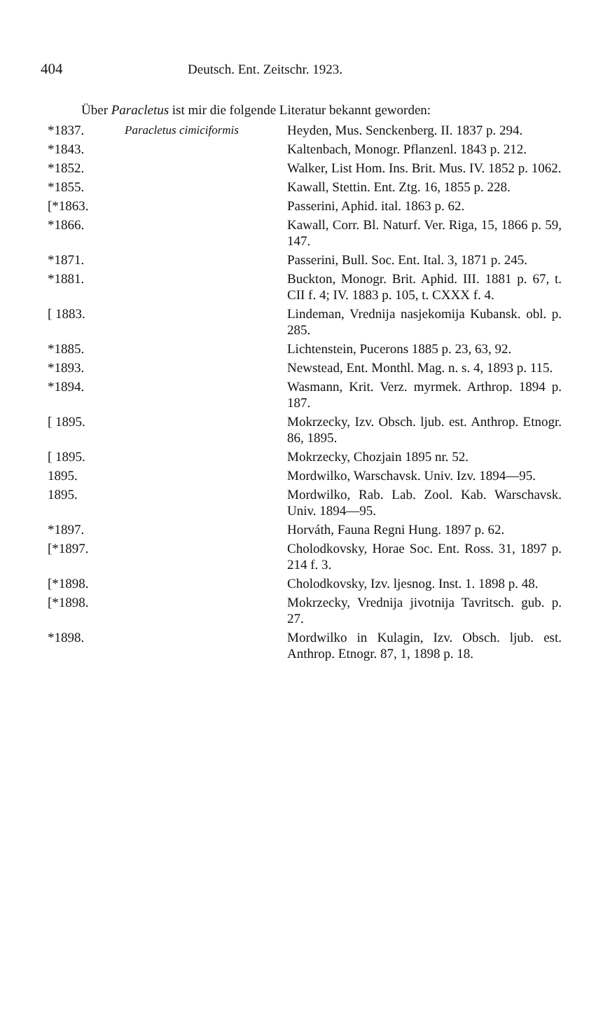404 Deutsch. Ent. Zeitschr. 1923.
Über Paracletus ist mir die folgende Literatur bekannt geworden:
| *1837. | Paracletus cimiciformis | Heyden, Mus. Senckenberg. II. 1837 p. 294. |
| *1843. | | Kaltenbach, Monogr. Pflanzenl. 1843 p. 212. |
| *1852. | | Walker, List Hom. Ins. Brit. Mus. IV. 1852 p. 1062. |
| *1855. | | Kawall, Stettin. Ent. Ztg. 16, 1855 p. 228. |
| [*1863. | | Passerini, Aphid. ital. 1863 p. 62. |
| *1866. | | Kawall, Corr. Bl. Naturf. Ver. Riga, 15, 1866 p. 59, 147. |
| *1871. | | Passerini, Bull. Soc. Ent. Ital. 3, 1871 p. 245. |
| *1881. | | Buckton, Monogr. Brit. Aphid. III. 1881 p. 67, t. CII f. 4; IV. 1883 p. 105, t. CXXX f. 4. |
| [ 1883. | | Lindeman, Vrednija nasjekomija Kubansk. obl. p. 285. |
| *1885. | | Lichtenstein, Pucerons 1885 p. 23, 63, 92. |
| *1893. | | Newstead, Ent. Monthl. Mag. n. s. 4, 1893 p. 115. |
| *1894. | | Wasmann, Krit. Verz. myrmek. Arthrop. 1894 p. 187. |
| [ 1895. | | Mokrzecky, Izv. Obsch. ljub. est. Anthrop. Etnogr. 86, 1895. |
| [ 1895. | | Mokrzecky, Chozjain 1895 nr. 52. |
| 1895. | | Mordwilko, Warschavsk. Univ. Izv. 1894—95. |
| 1895. | | Mordwilko, Rab. Lab. Zool. Kab. Warschavsk. Univ. 1894—95. |
| *1897. | | Horváth, Fauna Regni Hung. 1897 p. 62. |
| [*1897. | | Cholodkovsky, Horae Soc. Ent. Ross. 31, 1897 p. 214 f. 3. |
| [*1898. | | Cholodkovsky, Izv. ljesnog. Inst. 1. 1898 p. 48. |
| [*1898. | | Mokrzecky, Vrednija jivotnija Tavritsch. gub. p. 27. |
| *1898. | | Mordwilko in Kulagin, Izv. Obsch. ljub. est. Anthrop. Etnogr. 87, 1, 1898 p. 18. |